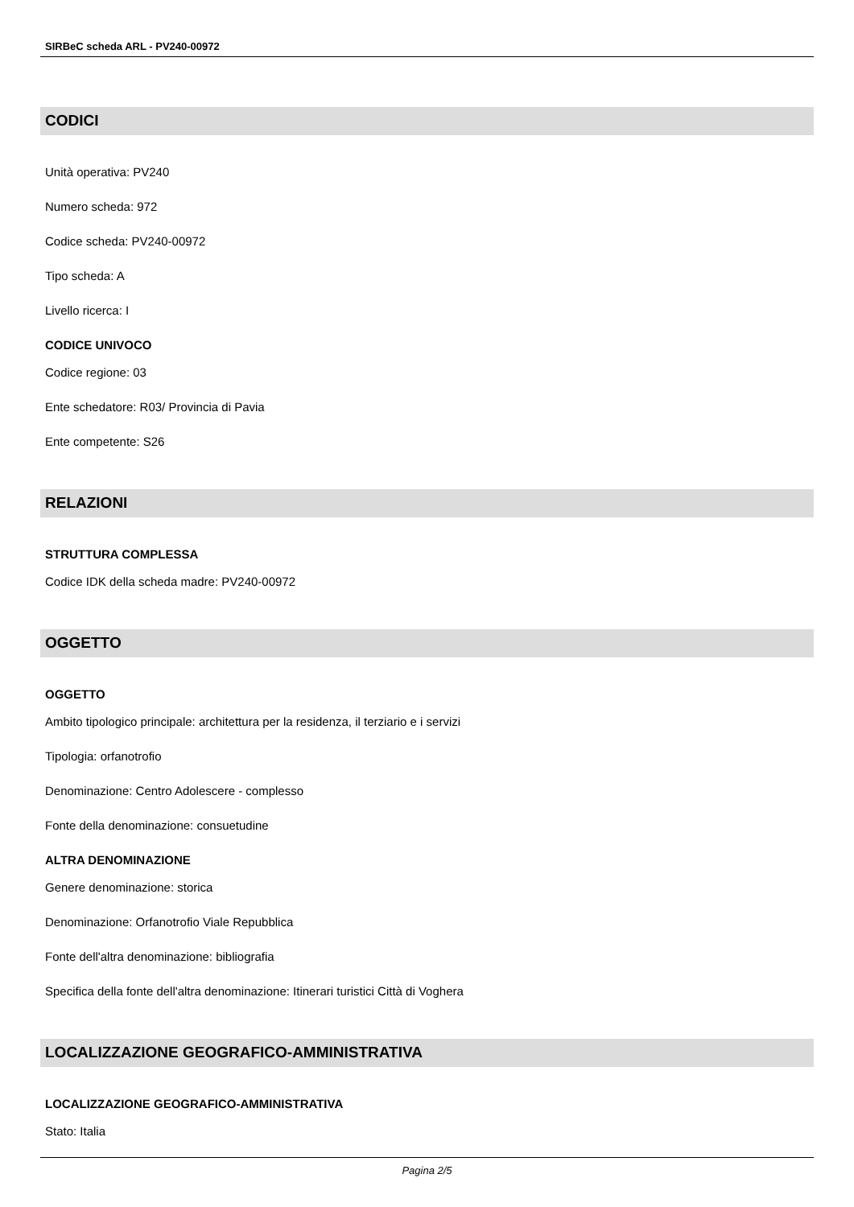SIRBeC scheda ARL - PV240-00972
CODICI
Unità operativa: PV240
Numero scheda: 972
Codice scheda: PV240-00972
Tipo scheda: A
Livello ricerca: I
CODICE UNIVOCO
Codice regione: 03
Ente schedatore: R03/ Provincia di Pavia
Ente competente: S26
RELAZIONI
STRUTTURA COMPLESSA
Codice IDK della scheda madre: PV240-00972
OGGETTO
OGGETTO
Ambito tipologico principale: architettura per la residenza, il terziario e i servizi
Tipologia: orfanotrofio
Denominazione: Centro Adolescere - complesso
Fonte della denominazione: consuetudine
ALTRA DENOMINAZIONE
Genere denominazione: storica
Denominazione: Orfanotrofio Viale Repubblica
Fonte dell'altra denominazione: bibliografia
Specifica della fonte dell'altra denominazione: Itinerari turistici Città di Voghera
LOCALIZZAZIONE GEOGRAFICO-AMMINISTRATIVA
LOCALIZZAZIONE GEOGRAFICO-AMMINISTRATIVA
Stato: Italia
Pagina 2/5